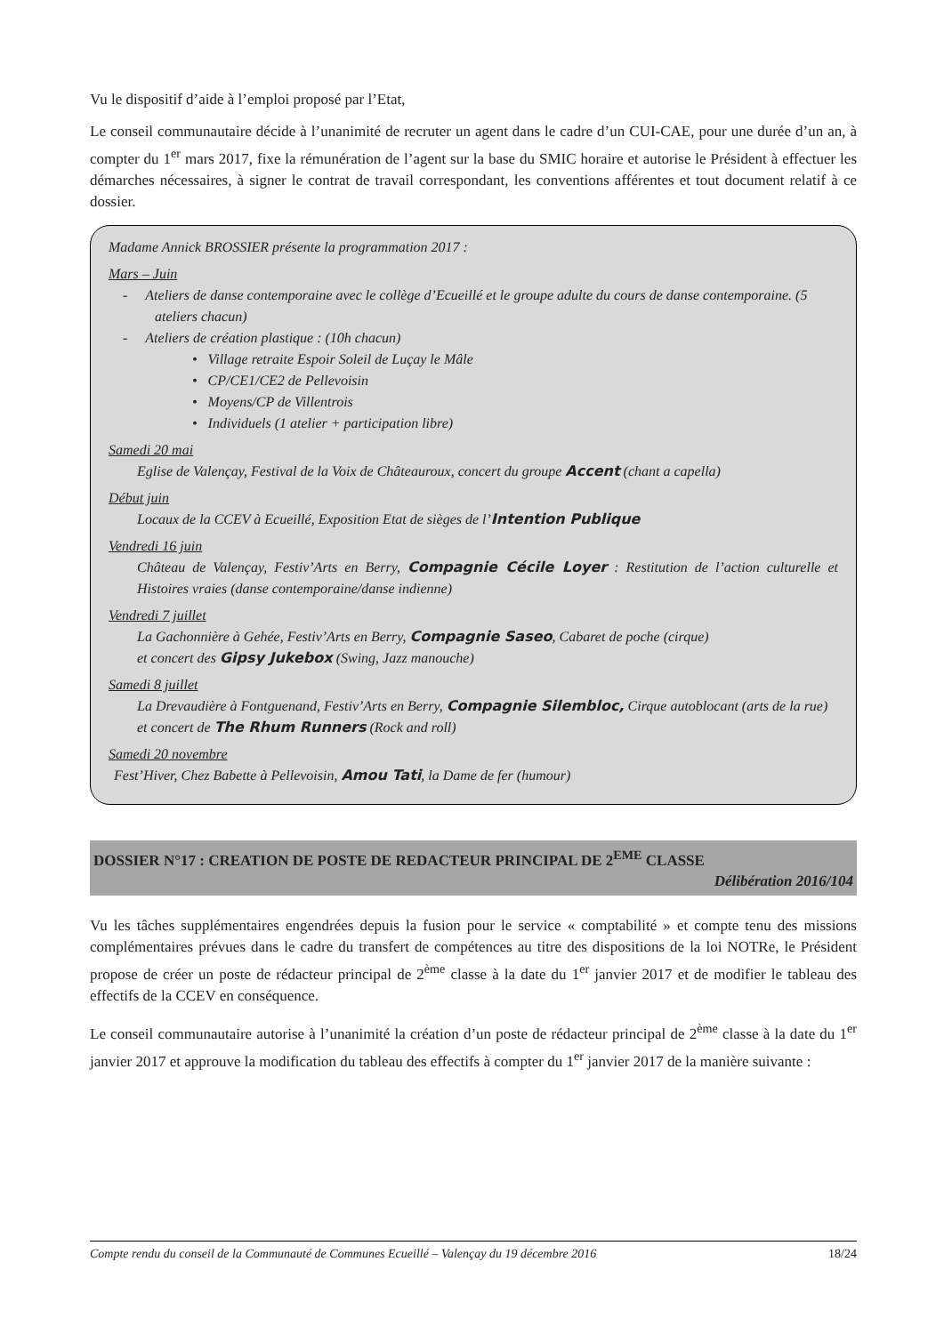Vu le dispositif d’aide à l’emploi proposé par l’Etat,
Le conseil communautaire décide à l’unanimité de recruter un agent dans le cadre d’un CUI-CAE, pour une durée d’un an, à compter du 1<sup>er</sup> mars 2017, fixe la rémunération de l’agent sur la base du SMIC horaire et autorise le Président à effectuer les démarches nécessaires, à signer le contrat de travail correspondant, les conventions afférentes et tout document relatif à ce dossier.
Madame Annick BROSSIER présente la programmation 2017 :
Mars – Juin
- Ateliers de danse contemporaine avec le collège d’Ecueillé et le groupe adulte du cours de danse contemporaine. (5 ateliers chacun)
- Ateliers de création plastique : (10h chacun)
• Village retraite Espoir Soleil de Luçay le Mâle
• CP/CE1/CE2 de Pellevoisin
• Moyens/CP de Villentrois
• Individuels (1 atelier + participation libre)
Samedi 20 mai
Eglise de Valençay, Festival de la Voix de Châteauroux, concert du groupe Accent (chant a capella)
Début juin
Locaux de la CCEV à Ecueillé, Exposition Etat de sièges de l’Intention Publique
Vendredi 16 juin
Château de Valençay, Festiv’Arts en Berry, Compagnie Cécile Loyer : Restitution de l’action culturelle et Histoires vraies (danse contemporaine/danse indienne)
Vendredi 7 juillet
La Gachonnière à Gehée, Festiv’Arts en Berry, Compagnie Saseo, Cabaret de poche (cirque)
et concert des Gipsy Jukebox (Swing, Jazz manouche)
Samedi 8 juillet
La Drevaudière à Fontguenand, Festiv’Arts en Berry, Compagnie Silembloc, Cirque autoblocant (arts de la rue)
et concert de The Rhum Runners (Rock and roll)
Samedi 20 novembre
Fest’Hiver, Chez Babette à Pellevoisin, Amou Tati, la Dame de fer (humour)
DOSSIER N°17 : CREATION DE POSTE DE REDACTEUR PRINCIPAL DE 2<sup>EME</sup> CLASSE
Délibération 2016/104
Vu les tâches supplémentaires engendrées depuis la fusion pour le service « comptabilité » et compte tenu des missions complémentaires prévues dans le cadre du transfert de compétences au titre des dispositions de la loi NOTRe, le Président propose de créer un poste de rédacteur principal de 2<sup>ème</sup> classe à la date du 1<sup>er</sup> janvier 2017 et de modifier le tableau des effectifs de la CCEV en conséquence.
Le conseil communautaire autorise à l’unanimité la création d’un poste de rédacteur principal de 2<sup>ème</sup> classe à la date du 1<sup>er</sup> janvier 2017 et approuve la modification du tableau des effectifs à compter du 1<sup>er</sup> janvier 2017 de la manière suivante :
Compte rendu du conseil de la Communauté de Communes Ecueillé – Valençay du 19 décembre 2016 18/24